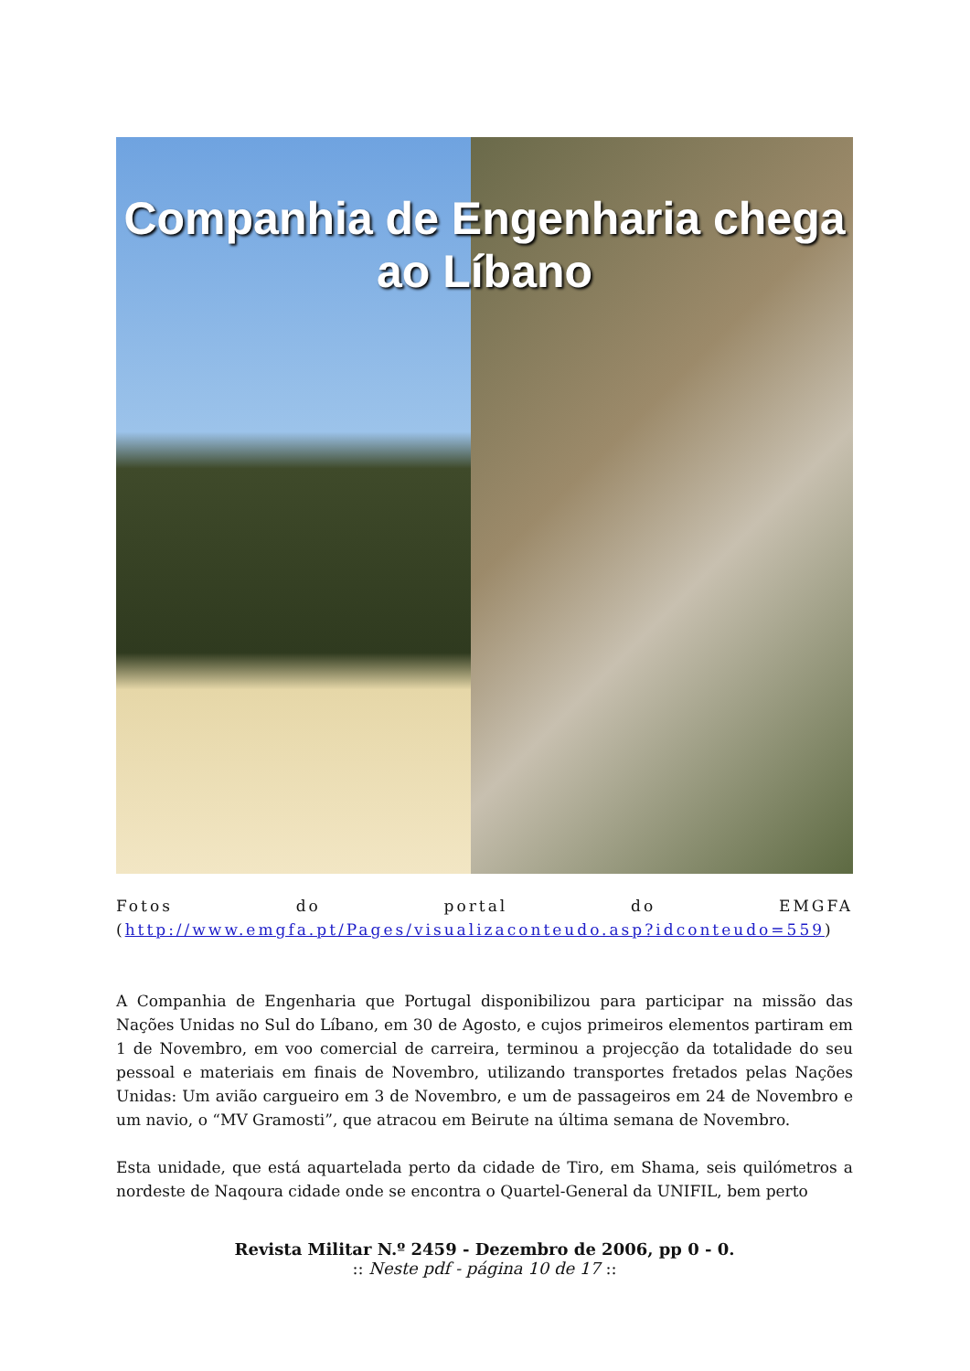Companhia de Engenharia chega ao Líbano
Fotos do portal do EMGFA
(http://www.emgfa.pt/Pages/visualizaconteudo.asp?idconteudo=559)
A Companhia de Engenharia que Portugal disponibilizou para participar na missão das Nações Unidas no Sul do Líbano, em 30 de Agosto, e cujos primeiros elementos partiram em 1 de Novembro, em voo comercial de carreira, terminou a projecção da totalidade do seu pessoal e materiais em finais de Novembro, utilizando transportes fretados pelas Nações Unidas: Um avião cargueiro em 3 de Novembro, e um de passageiros em 24 de Novembro e um navio, o “MV Gramosti”, que atracou em Beirute na última semana de Novembro.
Esta unidade, que está aquartelada perto da cidade de Tiro, em Shama, seis quilómetros a nordeste de Naqoura cidade onde se encontra o Quartel-General da UNIFIL, bem perto
Revista Militar N.º 2459 - Dezembro de 2006, pp 0 - 0.
:: Neste pdf - página 10 de 17 ::